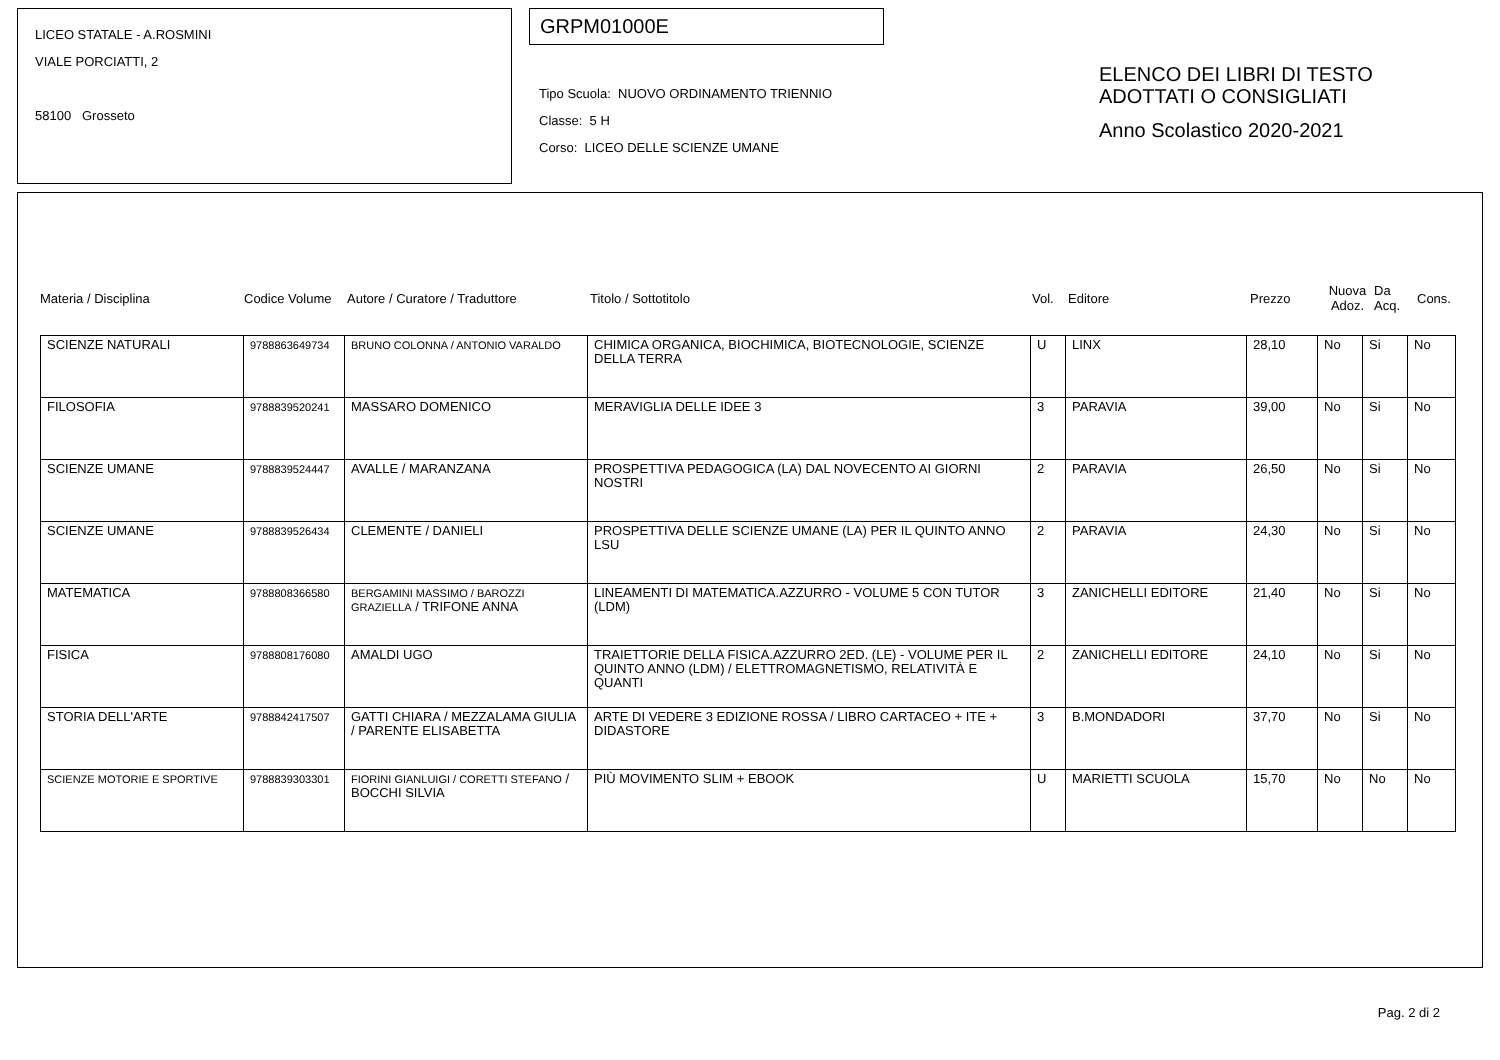LICEO STATALE - A.ROSMINI
VIALE PORCIATTI, 2
58100 Grosseto
GRPM01000E
Tipo Scuola: NUOVO ORDINAMENTO TRIENNIO
Classe: 5 H
Corso: LICEO DELLE SCIENZE UMANE
ELENCO DEI LIBRI DI TESTO
ADOTTATI O CONSIGLIATI
Anno Scolastico 2020-2021
Materia / Disciplina Codice Volume Autore / Curatore / Traduttore Titolo / Sottotitolo Vol. Editore Prezzo
Nuova
Adoz.
Da
Acq.
Cons.
| SCIENZE NATURALI | 9788863649734 | BRUNO COLONNA / ANTONIO VARALDO | CHIMICA ORGANICA, BIOCHIMICA, BIOTECNOLOGIE, SCIENZE DELLA TERRA | U | LINX | 28,10 | No | Si | No |
| FILOSOFIA | 9788839520241 | MASSARO DOMENICO | MERAVIGLIA DELLE IDEE 3 | 3 | PARAVIA | 39,00 | No | Si | No |
| SCIENZE UMANE | 9788839524447 | AVALLE / MARANZANA | PROSPETTIVA PEDAGOGICA (LA) DAL NOVECENTO AI GIORNI NOSTRI | 2 | PARAVIA | 26,50 | No | Si | No |
| SCIENZE UMANE | 9788839526434 | CLEMENTE / DANIELI | PROSPETTIVA DELLE SCIENZE UMANE (LA) PER IL QUINTO ANNO LSU | 2 | PARAVIA | 24,30 | No | Si | No |
| MATEMATICA | 9788808366580 | BERGAMINI MASSIMO / BAROZZI GRAZIELLA / TRIFONE ANNA | LINEAMENTI DI MATEMATICA.AZZURRO - VOLUME 5 CON TUTOR (LDM) | 3 | ZANICHELLI EDITORE | 21,40 | No | Si | No |
| FISICA | 9788808176080 | AMALDI UGO | TRAIETTORIE DELLA FISICA.AZZURRO 2ED. (LE) - VOLUME PER IL QUINTO ANNO (LDM) / ELETTROMAGNETISMO, RELATIVITÀ E QUANTI | 2 | ZANICHELLI EDITORE | 24,10 | No | Si | No |
| STORIA DELL'ARTE | 9788842417507 | GATTI CHIARA / MEZZALAMA GIULIA / PARENTE ELISABETTA | ARTE DI VEDERE 3 EDIZIONE ROSSA / LIBRO CARTACEO + ITE + DIDASTORE | 3 | B.MONDADORI | 37,70 | No | Si | No |
| SCIENZE MOTORIE E SPORTIVE | 9788839303301 | FIORINI GIANLUIGI / CORETTI STEFANO / BOCCHI SILVIA | PIÙ MOVIMENTO SLIM + EBOOK | U | MARIETTI SCUOLA | 15,70 | No | No | No |
Pag. 2 di 2